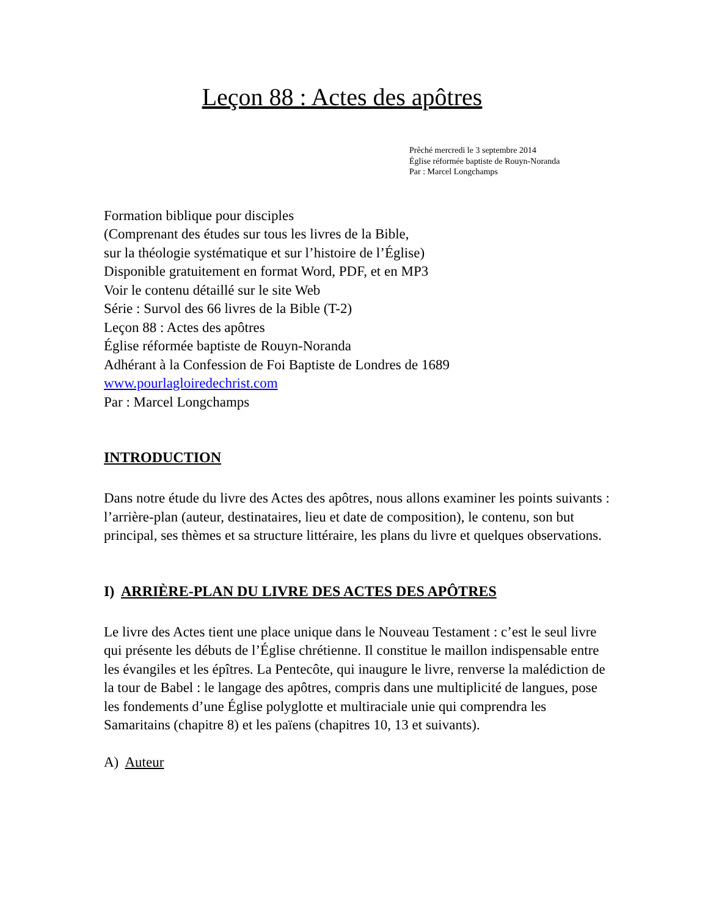Leçon 88 : Actes des apôtres
Prêché mercredi le 3 septembre 2014
Église réformée baptiste de Rouyn-Noranda
Par : Marcel Longchamps
Formation biblique pour disciples
(Comprenant des études sur tous les livres de la Bible,
sur la théologie systématique et sur l’histoire de l’Église)
Disponible gratuitement en format Word, PDF, et en MP3
Voir le contenu détaillé sur le site Web
Série : Survol des 66 livres de la Bible (T-2)
Leçon 88 : Actes des apôtres
Église réformée baptiste de Rouyn-Noranda
Adhérant à la Confession de Foi Baptiste de Londres de 1689
www.pourlagloiredechrist.com
Par : Marcel Longchamps
INTRODUCTION
Dans notre étude du livre des Actes des apôtres, nous allons examiner les points suivants : l’arrière-plan (auteur, destinataires, lieu et date de composition), le contenu, son but principal, ses thèmes et sa structure littéraire, les plans du livre et quelques observations.
I) ARRIÈRE-PLAN DU LIVRE DES ACTES DES APÔTRES
Le livre des Actes tient une place unique dans le Nouveau Testament : c’est le seul livre qui présente les débuts de l’Église chrétienne. Il constitue le maillon indispensable entre les évangiles et les épîtres. La Pentecôte, qui inaugure le livre, renverse la malédiction de la tour de Babel : le langage des apôtres, compris dans une multiplicité de langues, pose les fondements d’une Église polyglotte et multiraciale unie qui comprendra les Samaritains (chapitre 8) et les païens (chapitres 10, 13 et suivants).
A) Auteur